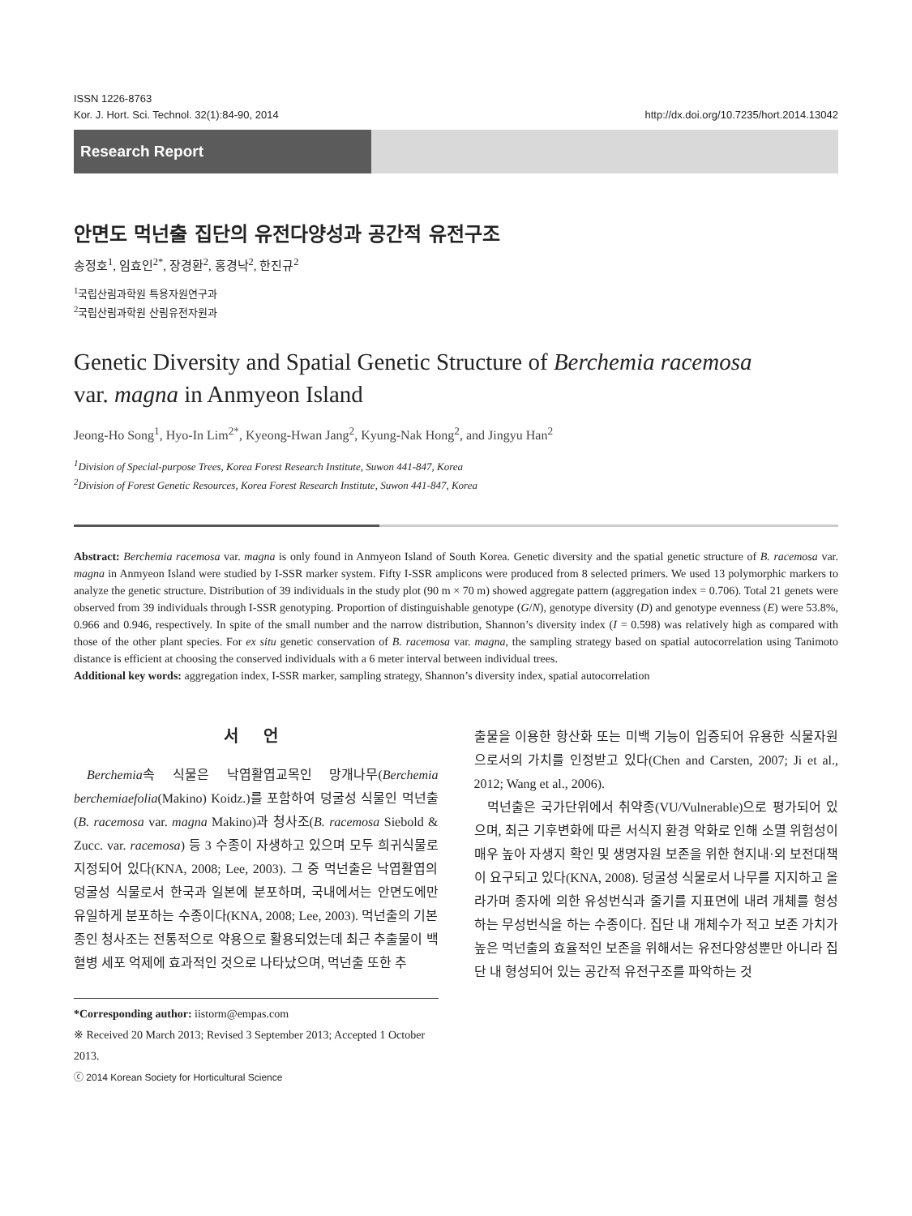ISSN 1226-8763
Kor. J. Hort. Sci. Technol. 32(1):84-90, 2014 http://dx.doi.org/10.7235/hort.2014.13042
Research Report
안면도 먹넌출 집단의 유전다양성과 공간적 유전구조
송정호<sup>1</sup>, 임효인<sup>2*</sup>, 장경환<sup>2</sup>, 홍경낙<sup>2</sup>, 한진규<sup>2</sup>
<sup>1</sup> 국립산림과학원 특용자원연구과
<sup>2</sup> 국립산림과학원 산림유전자원과
Genetic Diversity and Spatial Genetic Structure of Berchemia racemosa
var. magna in Anmyeon Island
Jeong-Ho Song<sup>1</sup>, Hyo-In Lim<sup>2*</sup>, Kyeong-Hwan Jang<sup>2</sup>, Kyung-Nak Hong<sup>2</sup>, and Jingyu Han<sup>2</sup>
<sup>1</sup> Division of Special-purpose Trees, Korea Forest Research Institute, Suwon 441-847, Korea
<sup>2</sup> Division of Forest Genetic Resources, Korea Forest Research Institute, Suwon 441-847, Korea
Abstract: Berchemia racemosa var. magna is only found in Anmyeon Island of South Korea. Genetic diversity and the spatial genetic structure of B. racemosa var. magna in Anmyeon Island were studied by I-SSR marker system. Fifty I-SSR amplicons were produced from 8 selected primers. We used 13 polymorphic markers to analyze the genetic structure. Distribution of 39 individuals in the study plot (90 m × 70 m) showed aggregate pattern (aggregation index = 0.706). Total 21 genets were observed from 39 individuals through I-SSR genotyping. Proportion of distinguishable genotype (G/N), genotype diversity (D) and genotype evenness (E) were 53.8%, 0.966 and 0.946, respectively. In spite of the small number and the narrow distribution, Shannon’s diversity index (I = 0.598) was relatively high as compared with those of the other plant species. For ex situ genetic conservation of B. racemosa var. magna, the sampling strategy based on spatial autocorrelation using Tanimoto distance is efficient at choosing the conserved individuals with a 6 meter interval between individual trees.
Additional key words: aggregation index, I-SSR marker, sampling strategy, Shannon’s diversity index, spatial autocorrelation
서 언
Berchemia속 식물은 낙엽활엽교목인 망개나무(Berchemia berchemiaefolia(Makino) Koidz.)를 포함하여 덩굴성 식물인 먹넌출(B. racemosa var. magna Makino)과 청사조(B. racemosa Siebold & Zucc. var. racemosa) 등 3 수종이 자생하고 있으며 모두 희귀식물로 지정되어 있다(KNA, 2008; Lee, 2003). 그 중 먹넌출은 낙엽활엽의 덩굴성 식물로서 한국과 일본에 분포하며, 국내에서는 안면도에만 유일하게 분포하는 수종이다(KNA, 2008; Lee, 2003). 먹넌출의 기본종인 청사조는 전통적으로 약용으로 활용되었는데 최근 추출물이 백혈병 세포 억제에 효과적인 것으로 나타났으며, 먹넌출 또한 추
출물을 이용한 항산화 또는 미백 기능이 입증되어 유용한 식물자원으로서의 가치를 인정받고 있다(Chen and Carsten, 2007; Ji et al., 2012; Wang et al., 2006).
먹넌출은 국가단위에서 취약종(VU/Vulnerable)으로 평가되어 있으며, 최근 기후변화에 따른 서식지 환경 악화로 인해 소멸 위험성이 매우 높아 자생지 확인 및 생명자원 보존을 위한 현지내·외 보전대책이 요구되고 있다(KNA, 2008). 덩굴성 식물로서 나무를 지지하고 올라가며 종자에 의한 유성번식과 줄기를 지표면에 내려 개체를 형성하는 무성번식을 하는 수종이다. 집단 내 개체수가 적고 보존 가치가 높은 먹넌출의 효율적인 보존을 위해서는 유전다양성뿐만 아니라 집단 내 형성되어 있는 공간적 유전구조를 파악하는 것
*Corresponding author: iistorm@empas.com
※ Received 20 March 2013; Revised 3 September 2013; Accepted 1 October 2013.
ⓒ 2014 Korean Society for Horticultural Science